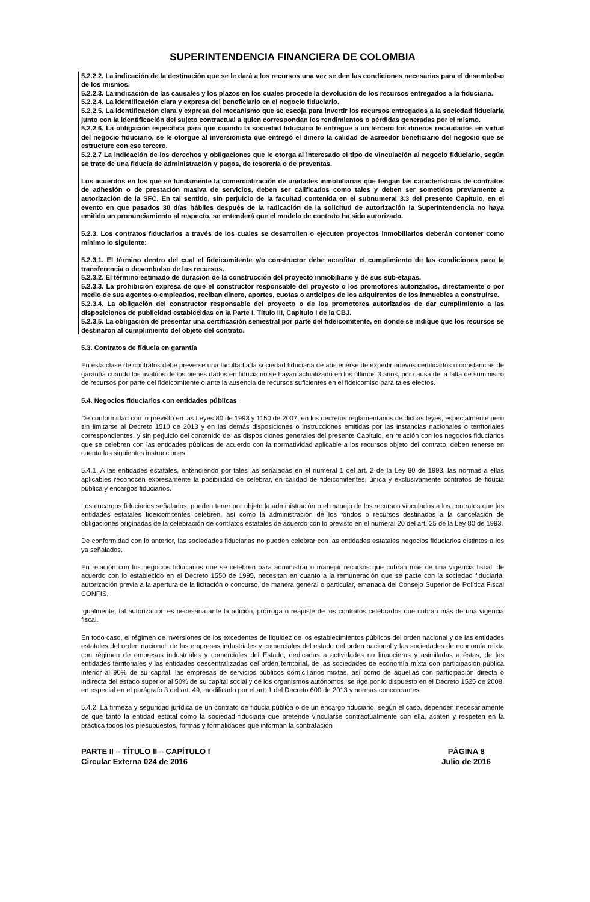SUPERINTENDENCIA FINANCIERA DE COLOMBIA
5.2.2.2. La indicación de la destinación que se le dará a los recursos una vez se den las condiciones necesarias para el desembolso de los mismos.
5.2.2.3. La indicación de las causales y los plazos en los cuales procede la devolución de los recursos entregados a la fiduciaria.
5.2.2.4. La identificación clara y expresa del beneficiario en el negocio fiduciario.
5.2.2.5. La identificación clara y expresa del mecanismo que se escoja para invertir los recursos entregados a la sociedad fiduciaria junto con la identificación del sujeto contractual a quien correspondan los rendimientos o pérdidas generadas por el mismo.
5.2.2.6. La obligación específica para que cuando la sociedad fiduciaria le entregue a un tercero los dineros recaudados en virtud del negocio fiduciario, se le otorgue al inversionista que entregó el dinero la calidad de acreedor beneficiario del negocio que se estructure con ese tercero.
5.2.2.7 La indicación de los derechos y obligaciones que le otorga al interesado el tipo de vinculación al negocio fiduciario, según se trate de una fiducia de administración y pagos, de tesorería o de preventas.
Los acuerdos en los que se fundamente la comercialización de unidades inmobiliarias que tengan las características de contratos de adhesión o de prestación masiva de servicios, deben ser calificados como tales y deben ser sometidos previamente a autorización de la SFC. En tal sentido, sin perjuicio de la facultad contenida en el subnumeral 3.3 del presente Capítulo, en el evento en que pasados 30 días hábiles después de la radicación de la solicitud de autorización la Superintendencia no haya emitido un pronunciamiento al respecto, se entenderá que el modelo de contrato ha sido autorizado.
5.2.3. Los contratos fiduciarios a través de los cuales se desarrollen o ejecuten proyectos inmobiliarios deberán contener como mínimo lo siguiente:
5.2.3.1. El término dentro del cual el fideicomitente y/o constructor debe acreditar el cumplimiento de las condiciones para la transferencia o desembolso de los recursos.
5.2.3.2. El término estimado de duración de la construcción del proyecto inmobiliario y de sus sub-etapas.
5.2.3.3. La prohibición expresa de que el constructor responsable del proyecto o los promotores autorizados, directamente o por medio de sus agentes o empleados, reciban dinero, aportes, cuotas o anticipos de los adquirentes de los inmuebles a construirse.
5.2.3.4. La obligación del constructor responsable del proyecto o de los promotores autorizados de dar cumplimiento a las disposiciones de publicidad establecidas en la Parte I, Título III, Capítulo I de la CBJ.
5.2.3.5. La obligación de presentar una certificación semestral por parte del fideicomitente, en donde se indique que los recursos se destinaron al cumplimiento del objeto del contrato.
5.3. Contratos de fiducia en garantía
En esta clase de contratos debe preverse una facultad a la sociedad fiduciaria de abstenerse de expedir nuevos certificados o constancias de garantía cuando los avalúos de los bienes dados en fiducia no se hayan actualizado en los últimos 3 años, por causa de la falta de suministro de recursos por parte del fideicomitente o ante la ausencia de recursos suficientes en el fideicomiso para tales efectos.
5.4. Negocios fiduciarios con entidades públicas
De conformidad con lo previsto en las Leyes 80 de 1993 y 1150 de 2007, en los decretos reglamentarios de dichas leyes, especialmente pero sin limitarse al Decreto 1510 de 2013 y en las demás disposiciones o instrucciones emitidas por las instancias nacionales o territoriales correspondientes, y sin perjuicio del contenido de las disposiciones generales del presente Capítulo, en relación con los negocios fiduciarios que se celebren con las entidades públicas de acuerdo con la normatividad aplicable a los recursos objeto del contrato, deben tenerse en cuenta las siguientes instrucciones:
5.4.1. A las entidades estatales, entendiendo por tales las señaladas en el numeral 1 del art. 2 de la Ley 80 de 1993, las normas a ellas aplicables reconocen expresamente la posibilidad de celebrar, en calidad de fideicomitentes, única y exclusivamente contratos de fiducia pública y encargos fiduciarios.
Los encargos fiduciarios señalados, pueden tener por objeto la administración o el manejo de los recursos vinculados a los contratos que las entidades estatales fideicomitentes celebren, así como la administración de los fondos o recursos destinados a la cancelación de obligaciones originadas de la celebración de contratos estatales de acuerdo con lo previsto en el numeral 20 del art. 25 de la Ley 80 de 1993.
De conformidad con lo anterior, las sociedades fiduciarias no pueden celebrar con las entidades estatales negocios fiduciarios distintos a los ya señalados.
En relación con los negocios fiduciarios que se celebren para administrar o manejar recursos que cubran más de una vigencia fiscal, de acuerdo con lo establecido en el Decreto 1550 de 1995, necesitan en cuanto a la remuneración que se pacte con la sociedad fiduciaria, autorización previa a la apertura de la licitación o concurso, de manera general o particular, emanada del Consejo Superior de Política Fiscal CONFIS.
Igualmente, tal autorización es necesaria ante la adición, prórroga o reajuste de los contratos celebrados que cubran más de una vigencia fiscal.
En todo caso, el régimen de inversiones de los excedentes de liquidez de los establecimientos públicos del orden nacional y de las entidades estatales del orden nacional, de las empresas industriales y comerciales del estado del orden nacional y las sociedades de economía mixta con régimen de empresas industriales y comerciales del Estado, dedicadas a actividades no financieras y asimiladas a éstas, de las entidades territoriales y las entidades descentralizadas del orden territorial, de las sociedades de economía mixta con participación pública inferior al 90% de su capital, las empresas de servicios públicos domiciliarios mixtas, así como de aquellas con participación directa o indirecta del estado superior al 50% de su capital social y de los organismos autónomos, se rige por lo dispuesto en el Decreto 1525 de 2008, en especial en el parágrafo 3 del art. 49, modificado por el art. 1 del Decreto 600 de 2013 y normas concordantes
5.4.2. La firmeza y seguridad jurídica de un contrato de fiducia pública o de un encargo fiduciario, según el caso, dependen necesariamente de que tanto la entidad estatal como la sociedad fiduciaria que pretende vincularse contractualmente con ella, acaten y respeten en la práctica todos los presupuestos, formas y formalidades que informan la contratación
PARTE II – TÍTULO II – CAPÍTULO I
Circular Externa 024 de 2016
PÁGINA 8
Julio de 2016